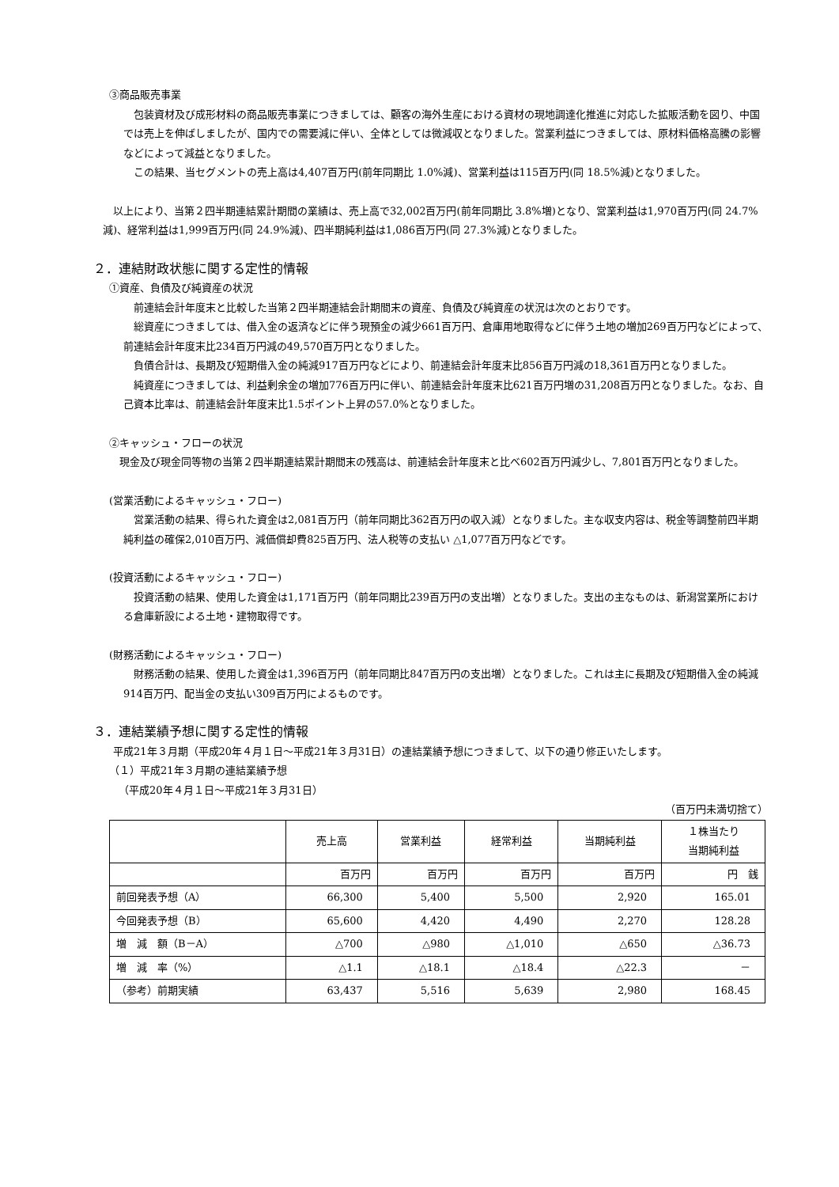③商品販売事業
包装資材及び成形材料の商品販売事業につきましては、顧客の海外生産における資材の現地調達化推進に対応した拡販活動を図り、中国では売上を伸ばしましたが、国内での需要減に伴い、全体としては微減収となりました。営業利益につきましては、原材料価格高騰の影響などによって減益となりました。
この結果、当セグメントの売上高は4,407百万円(前年同期比 1.0%減)、営業利益は115百万円(同 18.5%減)となりました。
以上により、当第２四半期連結累計期間の業績は、売上高で32,002百万円(前年同期比 3.8%増)となり、営業利益は1,970百万円(同 24.7%減)、経常利益は1,999百万円(同 24.9%減)、四半期純利益は1,086百万円(同 27.3%減)となりました。
２．連結財政状態に関する定性的情報
①資産、負債及び純資産の状況
前連結会計年度末と比較した当第２四半期連結会計期間末の資産、負債及び純資産の状況は次のとおりです。
総資産につきましては、借入金の返済などに伴う現預金の減少661百万円、倉庫用地取得などに伴う土地の増加269百万円などによって、前連結会計年度末比234百万円減の49,570百万円となりました。
負債合計は、長期及び短期借入金の純減917百万円などにより、前連結会計年度末比856百万円減の18,361百万円となりました。
純資産につきましては、利益剰余金の増加776百万円に伴い、前連結会計年度末比621百万円増の31,208百万円となりました。なお、自己資本比率は、前連結会計年度末比1.5ポイント上昇の57.0%となりました。
②キャッシュ・フローの状況
現金及び現金同等物の当第２四半期連結累計期間末の残高は、前連結会計年度末と比べ602百万円減少し、7,801百万円となりました。
(営業活動によるキャッシュ・フロー)
営業活動の結果、得られた資金は2,081百万円（前年同期比362百万円の収入減）となりました。主な収支内容は、税金等調整前四半期純利益の確保2,010百万円、減価償却費825百万円、法人税等の支払い △1,077百万円などです。
(投資活動によるキャッシュ・フロー)
投資活動の結果、使用した資金は1,171百万円（前年同期比239百万円の支出増）となりました。支出の主なものは、新潟営業所における倉庫新設による土地・建物取得です。
(財務活動によるキャッシュ・フロー)
財務活動の結果、使用した資金は1,396百万円（前年同期比847百万円の支出増）となりました。これは主に長期及び短期借入金の純減914百万円、配当金の支払い309百万円によるものです。
３．連結業績予想に関する定性的情報
平成21年３月期（平成20年４月１日～平成21年３月31日）の連結業績予想につきまして、以下の通り修正いたします。
（１）平成21年３月期の連結業績予想
（平成20年４月１日～平成21年３月31日）
（百万円未満切捨て）
| | 売上高 | 営業利益 | 経常利益 | 当期純利益 | １株当たり 当期純利益 |
| --- | --- | --- | --- | --- | --- |
| | 百万円 | 百万円 | 百万円 | 百万円 | 円 銭 |
| 前回発表予想（A） | 66,300 | 5,400 | 5,500 | 2,920 | 165.01 |
| 今回発表予想（B） | 65,600 | 4,420 | 4,490 | 2,270 | 128.28 |
| 増 減 額（B－A） | △700 | △980 | △1,010 | △650 | △36.73 |
| 増 減 率（%） | △1.1 | △18.1 | △18.4 | △22.3 | － |
| （参考）前期実績 | 63,437 | 5,516 | 5,639 | 2,980 | 168.45 |